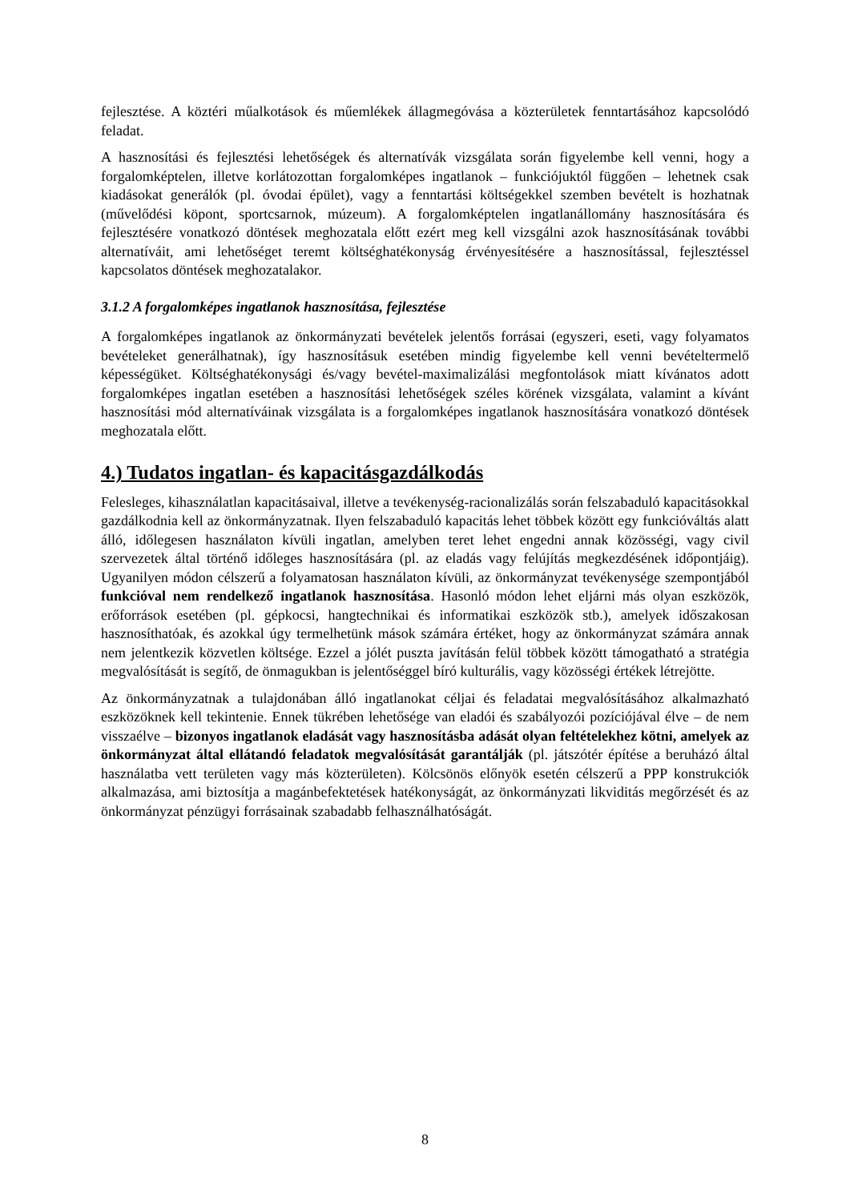fejlesztése. A köztéri műalkotások és műemlékek állagmegóvása a közterületek fenntartásához kapcsolódó feladat.
A hasznosítási és fejlesztési lehetőségek és alternatívák vizsgálata során figyelembe kell venni, hogy a forgalomképtelen, illetve korlátozottan forgalomképes ingatlanok – funkciójuktól függően – lehetnek csak kiadásokat generálók (pl. óvodai épület), vagy a fenntartási költségekkel szemben bevételt is hozhatnak (művelődési köpont, sportcsarnok, múzeum). A forgalomképtelen ingatlanállomány hasznosítására és fejlesztésére vonatkozó döntések meghozatala előtt ezért meg kell vizsgálni azok hasznosításának további alternatíváit, ami lehetőséget teremt költséghatékonyság érvényesítésére a hasznosítással, fejlesztéssel kapcsolatos döntések meghozatalakor.
3.1.2 A forgalomképes ingatlanok hasznosítása, fejlesztése
A forgalomképes ingatlanok az önkormányzati bevételek jelentős forrásai (egyszeri, eseti, vagy folyamatos bevételeket generálhatnak), így hasznosításuk esetében mindig figyelembe kell venni bevételtermelő képességüket. Költséghatékonysági és/vagy bevétel-maximalizálási megfontolások miatt kívánatos adott forgalomképes ingatlan esetében a hasznosítási lehetőségek széles körének vizsgálata, valamint a kívánt hasznosítási mód alternatíváinak vizsgálata is a forgalomképes ingatlanok hasznosítására vonatkozó döntések meghozatala előtt.
4.) Tudatos ingatlan- és kapacitásgazdálkodás
Felesleges, kihasználatlan kapacitásaival, illetve a tevékenység-racionalizálás során felszabaduló kapacitásokkal gazdálkodnia kell az önkormányzatnak. Ilyen felszabaduló kapacitás lehet többek között egy funkcióváltás alatt álló, időlegesen használaton kívüli ingatlan, amelyben teret lehet engedni annak közösségi, vagy civil szervezetek által történő időleges hasznosítására (pl. az eladás vagy felújítás megkezdésének időpontjáig). Ugyanilyen módon célszerű a folyamatosan használaton kívüli, az önkormányzat tevékenysége szempontjából funkcióval nem rendelkező ingatlanok hasznosítása. Hasonló módon lehet eljárni más olyan eszközök, erőforrások esetében (pl. gépkocsi, hangtechnikai és informatikai eszközök stb.), amelyek időszakosan hasznosíthatóak, és azokkal úgy termelhetünk mások számára értéket, hogy az önkormányzat számára annak nem jelentkezik közvetlen költsége. Ezzel a jólét puszta javításán felül többek között támogatható a stratégia megvalósítását is segítő, de önmagukban is jelentőséggel bíró kulturális, vagy közösségi értékek létrejötte.
Az önkormányzatnak a tulajdonában álló ingatlanokat céljai és feladatai megvalósításához alkalmazható eszközöknek kell tekintenie. Ennek tükrében lehetősége van eladói és szabályozói pozíciójával élve – de nem visszaélve – bizonyos ingatlanok eladását vagy hasznosításba adását olyan feltételekhez kötni, amelyek az önkormányzat által ellátandó feladatok megvalósítását garantálják (pl. játszótér építése a beruházó által használatba vett területen vagy más közterületen). Kölcsönös előnyök esetén célszerű a PPP konstrukciók alkalmazása, ami biztosítja a magánbefektetések hatékonyságát, az önkormányzati likviditás megőrzését és az önkormányzat pénzügyi forrásainak szabadabb felhasználhatóságát.
8